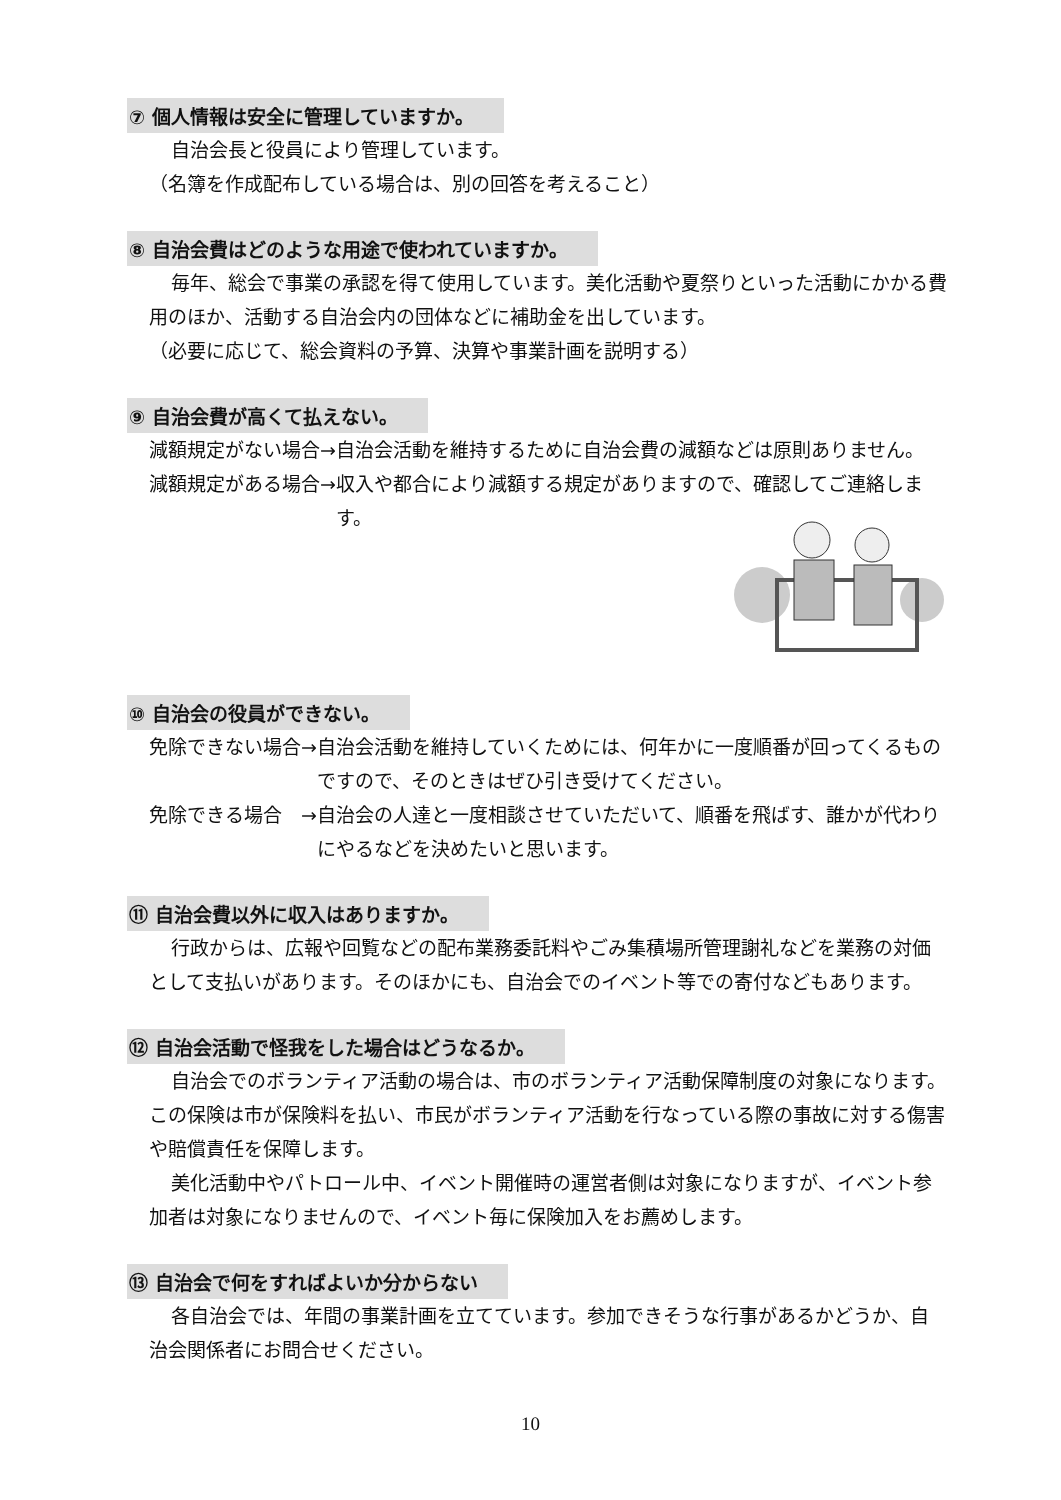⑦ 個人情報は安全に管理していますか。
自治会長と役員により管理しています。
（名簿を作成配布している場合は、別の回答を考えること）
⑧ 自治会費はどのような用途で使われていますか。
毎年、総会で事業の承認を得て使用しています。美化活動や夏祭りといった活動にかかる費用のほか、活動する自治会内の団体などに補助金を出しています。
（必要に応じて、総会資料の予算、決算や事業計画を説明する）
⑨ 自治会費が高くて払えない。
減額規定がない場合→ 自治会活動を維持するために自治会費の減額などは原則ありません。
減額規定がある場合→ 収入や都合により減額する規定がありますので、確認してご連絡します。
⑩ 自治会の役員ができない。
免除できない場合→ 自治会活動を維持していくためには、何年かに一度順番が回ってくるものですので、そのときはぜひ引き受けてください。
免除できる場合　→ 自治会の人達と一度相談させていただいて、順番を飛ばす、誰かが代わりにやるなどを決めたいと思います。
⑪ 自治会費以外に収入はありますか。
行政からは、広報や回覧などの配布業務委託料やごみ集積場所管理謝礼などを業務の対価として支払いがあります。そのほかにも、自治会でのイベント等での寄付などもあります。
⑫ 自治会活動で怪我をした場合はどうなるか。
自治会でのボランティア活動の場合は、市のボランティア活動保障制度の対象になります。この保険は市が保険料を払い、市民がボランティア活動を行なっている際の事故に対する傷害や賠償責任を保障します。
美化活動中やパトロール中、イベント開催時の運営者側は対象になりますが、イベント参加者は対象になりませんので、イベント毎に保険加入をお薦めします。
⑬ 自治会で何をすればよいか分からない
各自治会では、年間の事業計画を立てています。参加できそうな行事があるかどうか、自治会関係者にお問合せください。
10